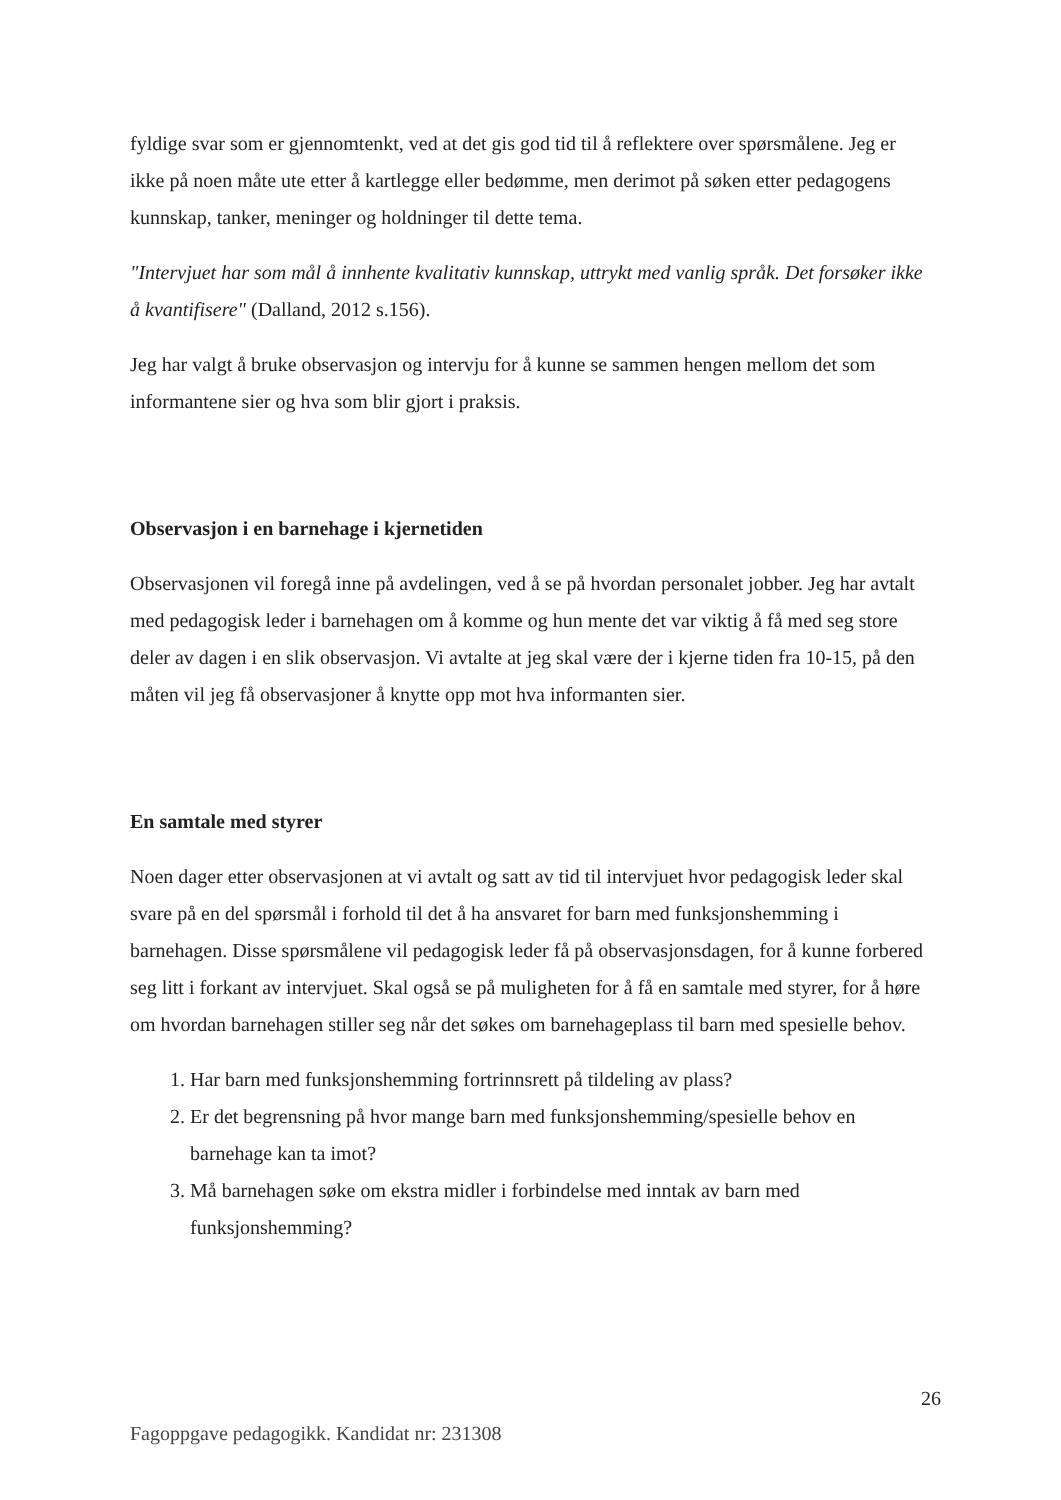fyldige svar som er gjennomtenkt, ved at det gis god tid til å reflektere over spørsmålene. Jeg er ikke på noen måte ute etter å kartlegge eller bedømme, men derimot på søken etter pedagogens kunnskap, tanker, meninger og holdninger til dette tema.
"Intervjuet har som mål å innhente kvalitativ kunnskap, uttrykt med vanlig språk. Det forsøker ikke å kvantifisere" (Dalland, 2012 s.156).
Jeg har valgt å bruke observasjon og intervju for å kunne se sammen hengen mellom det som informantene sier og hva som blir gjort i praksis.
Observasjon i en barnehage i kjernetiden
Observasjonen vil foregå inne på avdelingen, ved å se på hvordan personalet jobber. Jeg har avtalt med pedagogisk leder i barnehagen om å komme og hun mente det var viktig å få med seg store deler av dagen i en slik observasjon. Vi avtalte at jeg skal være der i kjerne tiden fra 10-15, på den måten vil jeg få observasjoner å knytte opp mot hva informanten sier.
En samtale med styrer
Noen dager etter observasjonen at vi avtalt og satt av tid til intervjuet hvor pedagogisk leder skal svare på en del spørsmål i forhold til det å ha ansvaret for barn med funksjonshemming i barnehagen. Disse spørsmålene vil pedagogisk leder få på observasjonsdagen, for å kunne forbered seg litt i forkant av intervjuet. Skal også se på muligheten for å få en samtale med styrer, for å høre om hvordan barnehagen stiller seg når det søkes om barnehageplass til barn med spesielle behov.
1. Har barn med funksjonshemming fortrinnsrett på tildeling av plass?
2. Er det begrensning på hvor mange barn med funksjonshemming/spesielle behov en barnehage kan ta imot?
3. Må barnehagen søke om ekstra midler i forbindelse med inntak av barn med funksjonshemming?
26
Fagoppgave pedagogikk. Kandidat nr: 231308